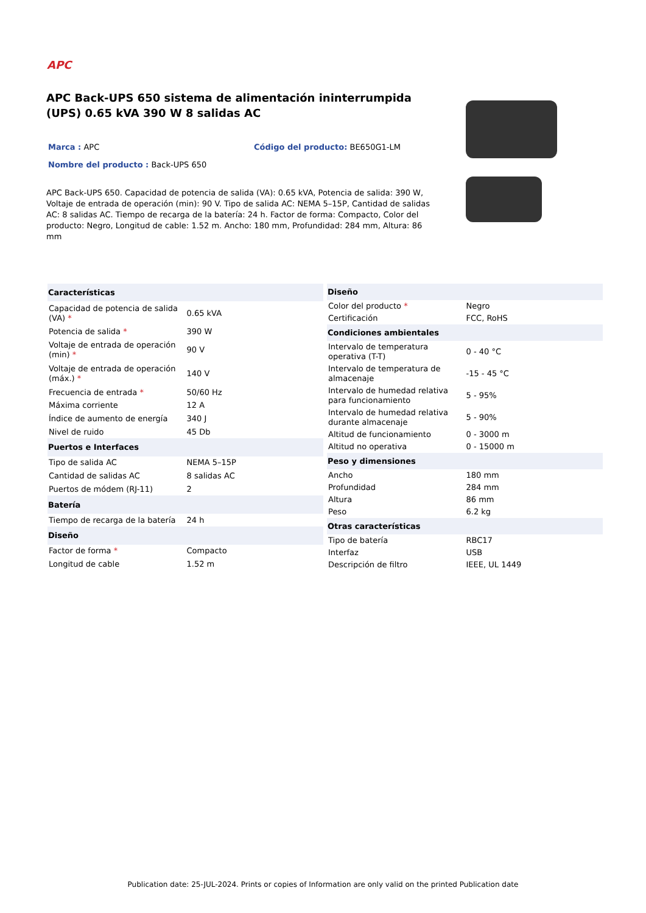APC
APC Back-UPS 650 sistema de alimentación ininterrumpida (UPS) 0.65 kVA 390 W 8 salidas AC
Marca : APC Código del producto: BE650G1-LM
Nombre del producto : Back-UPS 650
APC Back-UPS 650. Capacidad de potencia de salida (VA): 0.65 kVA, Potencia de salida: 390 W, Voltaje de entrada de operación (min): 90 V. Tipo de salida AC: NEMA 5–15P, Cantidad de salidas AC: 8 salidas AC. Tiempo de recarga de la batería: 24 h. Factor de forma: Compacto, Color del producto: Negro, Longitud de cable: 1.52 m. Ancho: 180 mm, Profundidad: 284 mm, Altura: 86 mm
| Características | |
| --- | --- |
| Capacidad de potencia de salida (VA) * | 0.65 kVA |
| Potencia de salida * | 390 W |
| Voltaje de entrada de operación (min) * | 90 V |
| Voltaje de entrada de operación (máx.) * | 140 V |
| Frecuencia de entrada * | 50/60 Hz |
| Máxima corriente | 12 A |
| Índice de aumento de energía | 340 J |
| Nivel de ruido | 45 Db |
| Puertos e Interfaces | |
| Tipo de salida AC | NEMA 5–15P |
| Cantidad de salidas AC | 8 salidas AC |
| Puertos de módem (RJ-11) | 2 |
| Batería | |
| Tiempo de recarga de la batería | 24 h |
| Diseño | |
| Factor de forma * | Compacto |
| Longitud de cable | 1.52 m |
| Diseño | |
| --- | --- |
| Color del producto * | Negro |
| Certificación | FCC, RoHS |
| Condiciones ambientales | |
| Intervalo de temperatura operativa (T-T) | 0 - 40 °C |
| Intervalo de temperatura de almacenaje | -15 - 45 °C |
| Intervalo de humedad relativa para funcionamiento | 5 - 95% |
| Intervalo de humedad relativa durante almacenaje | 5 - 90% |
| Altitud de funcionamiento | 0 - 3000 m |
| Altitud no operativa | 0 - 15000 m |
| Peso y dimensiones | |
| Ancho | 180 mm |
| Profundidad | 284 mm |
| Altura | 86 mm |
| Peso | 6.2 kg |
| Otras características | |
| Tipo de batería | RBC17 |
| Interfaz | USB |
| Descripción de filtro | IEEE, UL 1449 |
Publication date: 25-JUL-2024. Prints or copies of Information are only valid on the printed Publication date